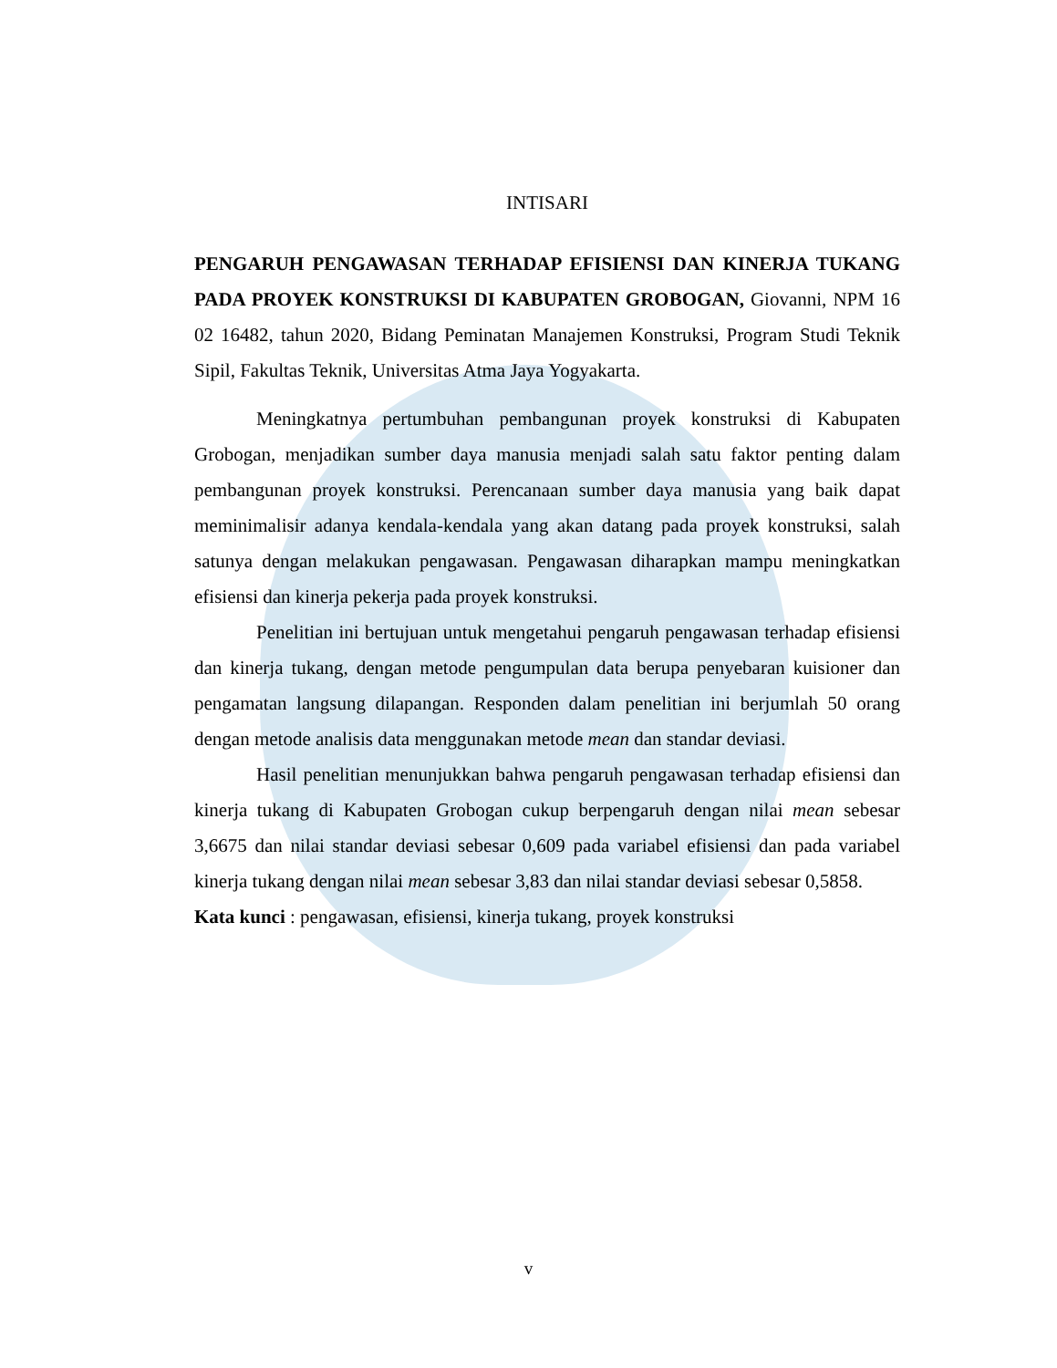INTISARI
PENGARUH PENGAWASAN TERHADAP EFISIENSI DAN KINERJA TUKANG PADA PROYEK KONSTRUKSI DI KABUPATEN GROBOGAN, Giovanni, NPM 16 02 16482, tahun 2020, Bidang Peminatan Manajemen Konstruksi, Program Studi Teknik Sipil, Fakultas Teknik, Universitas Atma Jaya Yogyakarta.
Meningkatnya pertumbuhan pembangunan proyek konstruksi di Kabupaten Grobogan, menjadikan sumber daya manusia menjadi salah satu faktor penting dalam pembangunan proyek konstruksi. Perencanaan sumber daya manusia yang baik dapat meminimalisir adanya kendala-kendala yang akan datang pada proyek konstruksi, salah satunya dengan melakukan pengawasan. Pengawasan diharapkan mampu meningkatkan efisiensi dan kinerja pekerja pada proyek konstruksi.
Penelitian ini bertujuan untuk mengetahui pengaruh pengawasan terhadap efisiensi dan kinerja tukang, dengan metode pengumpulan data berupa penyebaran kuisioner dan pengamatan langsung dilapangan. Responden dalam penelitian ini berjumlah 50 orang dengan metode analisis data menggunakan metode mean dan standar deviasi.
Hasil penelitian menunjukkan bahwa pengaruh pengawasan terhadap efisiensi dan kinerja tukang di Kabupaten Grobogan cukup berpengaruh dengan nilai mean sebesar 3,6675 dan nilai standar deviasi sebesar 0,609 pada variabel efisiensi dan pada variabel kinerja tukang dengan nilai mean sebesar 3,83 dan nilai standar deviasi sebesar 0,5858.
Kata kunci : pengawasan, efisiensi, kinerja tukang, proyek konstruksi
v